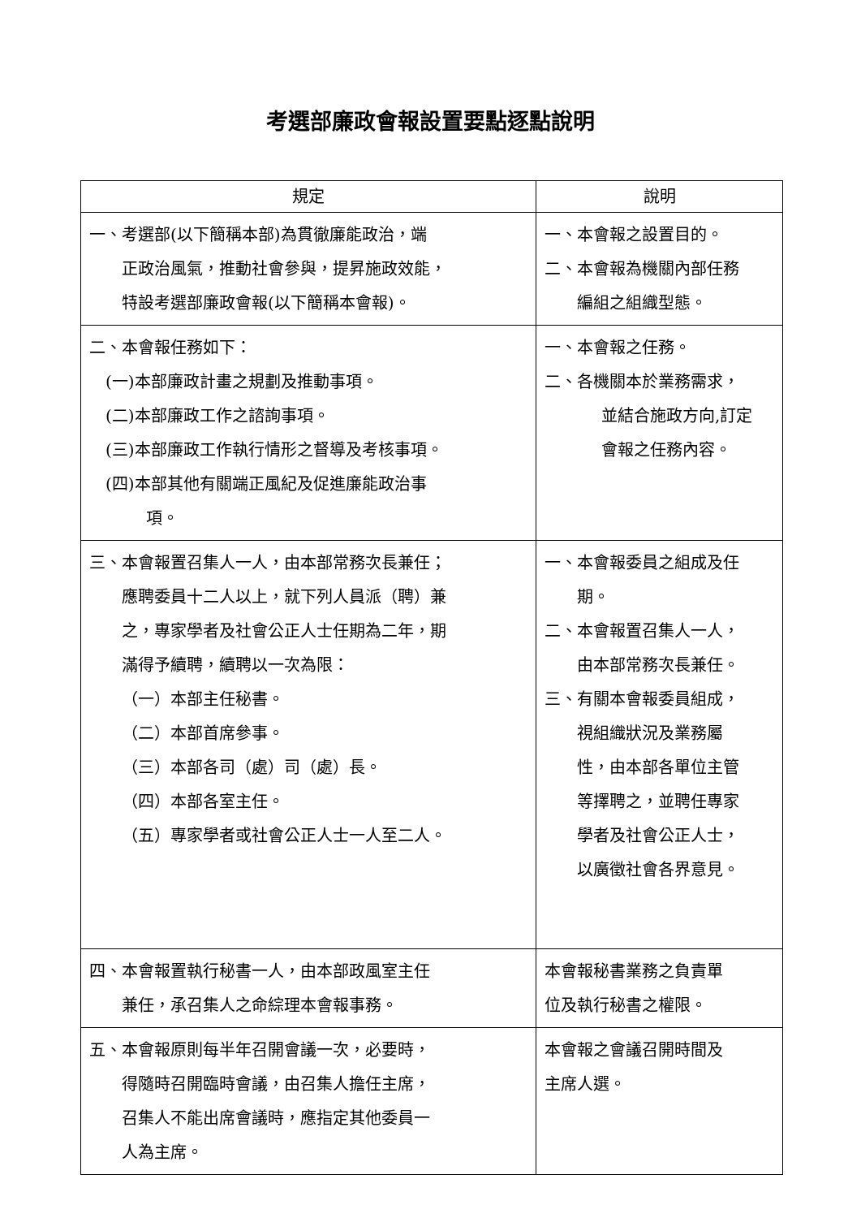考選部廉政會報設置要點逐點說明
| 規定 | 說明 |
| --- | --- |
| 一、考選部(以下簡稱本部)為貫徹廉能政治，端 正政治風氣，推動社會參與，提昇施政效能， 特設考選部廉政會報(以下簡稱本會報)。 | 一、本會報之設置目的。 二、本會報為機關內部任務 編組之組織型態。 |
| 二、本會報任務如下： (一)本部廉政計畫之規劃及推動事項。 (二)本部廉政工作之諮詢事項。 (三)本部廉政工作執行情形之督導及考核事項。 (四)本部其他有關端正風紀及促進廉能政治事 項。 | 一、本會報之任務。 二、各機關本於業務需求， 並結合施政方向,訂定 會報之任務內容。 |
| 三、本會報置召集人一人，由本部常務次長兼任； 應聘委員十二人以上，就下列人員派（聘）兼 之，專家學者及社會公正人士任期為二年，期 滿得予續聘，續聘以一次為限： （一）本部主任秘書。 （二）本部首席參事。 （三）本部各司（處）司（處）長。 （四）本部各室主任。 （五）專家學者或社會公正人士一人至二人。 | 一、本會報委員之組成及任 期。 二、本會報置召集人一人， 由本部常務次長兼任。 三、有關本會報委員組成， 視組織狀況及業務屬 性，由本部各單位主管 等擇聘之，並聘任專家 學者及社會公正人士， 以廣徵社會各界意見。 |
| 四、本會報置執行秘書一人，由本部政風室主任 兼任，承召集人之命綜理本會報事務。 | 本會報秘書業務之負責單 位及執行秘書之權限。 |
| 五、本會報原則每半年召開會議一次，必要時， 得隨時召開臨時會議，由召集人擔任主席， 召集人不能出席會議時，應指定其他委員一 人為主席。 | 本會報之會議召開時間及 主席人選。 |